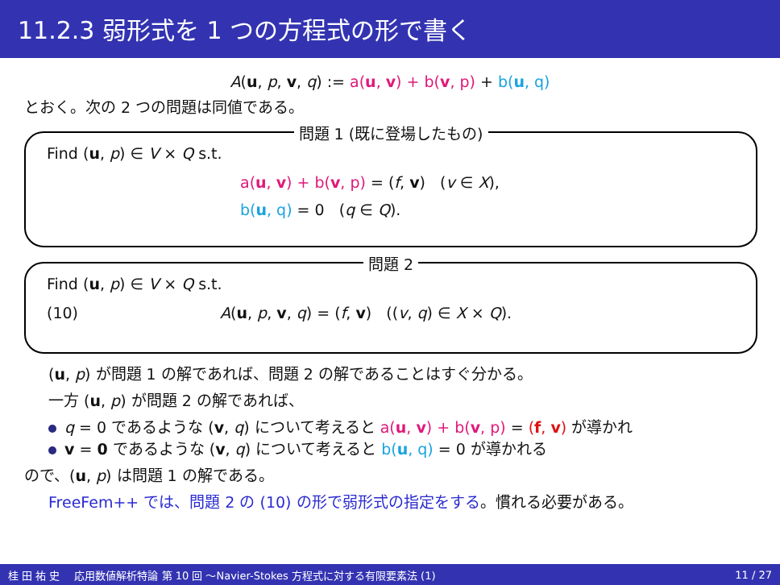11.2.3 弱形式を 1 つの方程式の形で書く
A(u, p, v, q) := a(u, v) + b(v, p) + b(u, q)
とおく。次の 2 つの問題は同値である。
問題 1 (既に登場したもの)
Find (u, p) ∈ V × Q s.t.
a(u, v) + b(v, p) = (f, v) (v ∈ X),
b(u, q) = 0 (q ∈ Q).
問題 2
Find (u, p) ∈ V × Q s.t.
(10) A(u, p, v, q) = (f, v) ((v, q) ∈ X × Q).
(u, p) が問題 1 の解であれば、問題 2 の解であることはすぐ分かる。
一方 (u, p) が問題 2 の解であれば、
q = 0 であるような (v, q) について考えると a(u, v) + b(v, p) = (f, v) が導かれ
v = 0 であるような (v, q) について考えると b(u, q) = 0 が導かれる
ので、(u, p) は問題 1 の解である。
FreeFem++ では、問題 2 の (10) の形で弱形式の指定をする。慣れる必要がある。
桂 田 祐 史 応用数値解析特論 第 10 回 〜Navier-Stokes 方程式に対する有限要素法 (1) 11 / 27